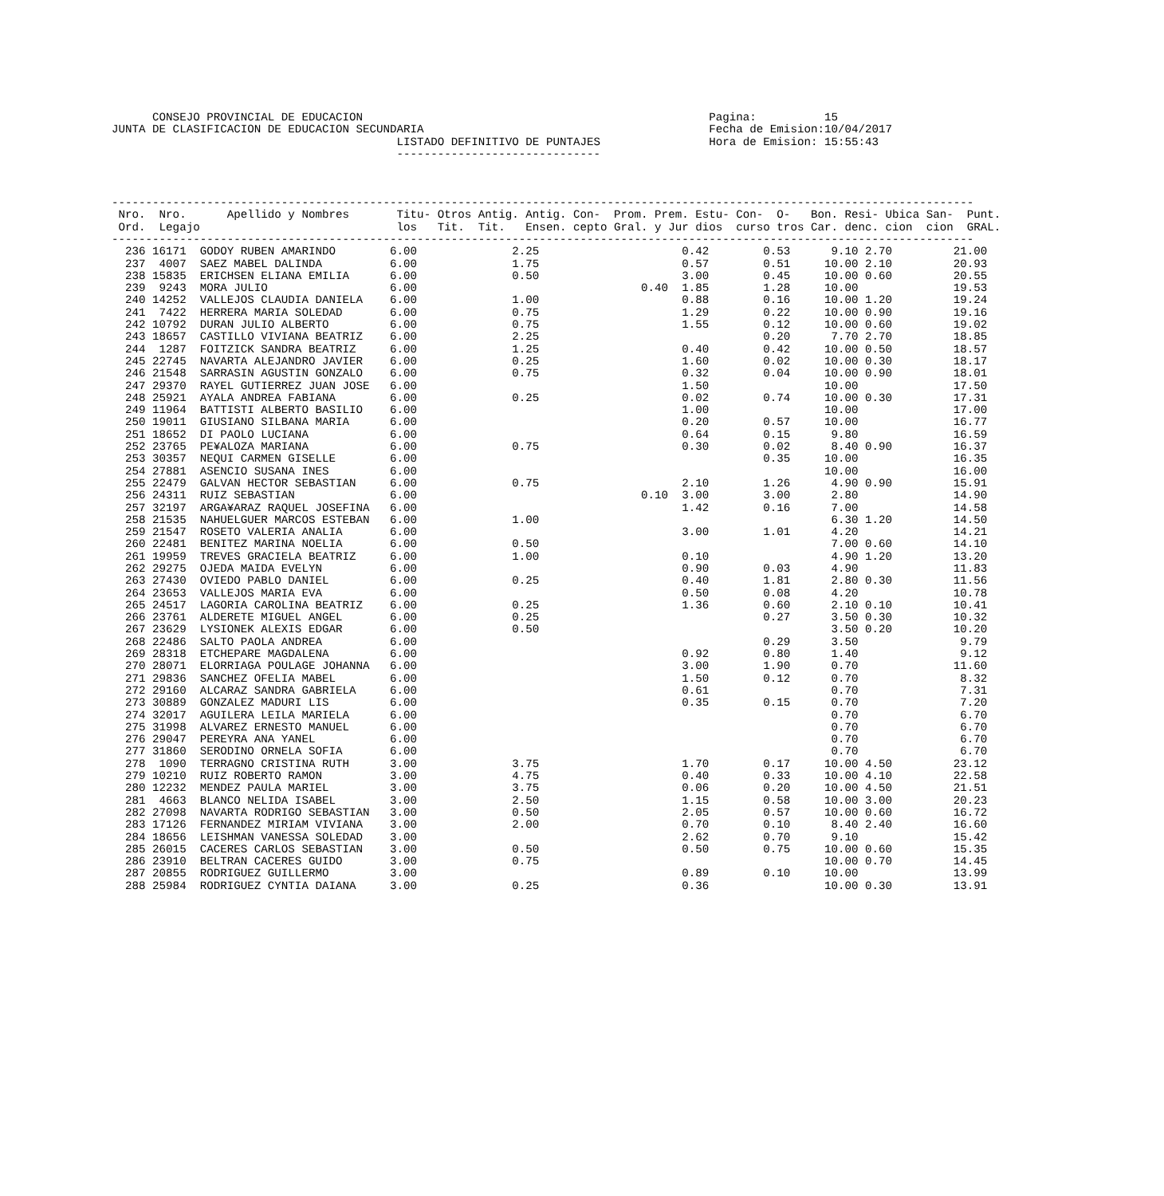CONSEJO PROVINCIAL DE EDUCACION                                                   Pagina:          15
JUNTA DE CLASIFICACION DE EDUCACION SECUNDARIA                                          Fecha de Emision:10/04/2017
                                          LISTADO DEFINITIVO DE PUNTAJES                Hora de Emision: 15:55:43
                                          ------------------------------



-------------------------------------------------------------------------------------------------------------------------------
 Nro.  Nro.      Apellido y Nombres       Titu- Otros Antig. Antig. Con-  Prom. Prem. Estu- Con-  O-   Bon. Resi- Ubica San-  Punt.
 Ord.  Legajo                             los   Tit.  Tit.   Ensen. cepto Gral. y Jur dios  curso tros Car. denc. cion  cion  GRAL.
-------------------------------------------------------------------------------------------------------------------------------
  236 16171  GODOY RUBEN AMARINDO        6.00              2.25                     0.42        0.53      9.10 2.70         21.00
  237  4007  SAEZ MABEL DALINDA          6.00              1.75                     0.57        0.51     10.00 2.10         20.93
  238 15835  ERICHSEN ELIANA EMILIA      6.00              0.50                     3.00        0.45     10.00 0.60         20.55
  239  9243  MORA JULIO                  6.00                                 0.40  1.85        1.28     10.00              19.53
  240 14252  VALLEJOS CLAUDIA DANIELA    6.00              1.00                     0.88        0.16     10.00 1.20         19.24
  241  7422  HERRERA MARIA SOLEDAD       6.00              0.75                     1.29        0.22     10.00 0.90         19.16
  242 10792  DURAN JULIO ALBERTO         6.00              0.75                     1.55        0.12     10.00 0.60         19.02
  243 18657  CASTILLO VIVIANA BEATRIZ    6.00              2.25                                 0.20      7.70 2.70         18.85
  244  1287  FOITZICK SANDRA BEATRIZ     6.00              1.25                     0.40        0.42     10.00 0.50         18.57
  245 22745  NAVARTA ALEJANDRO JAVIER    6.00              0.25                     1.60        0.02     10.00 0.30         18.17
  246 21548  SARRASIN AGUSTIN GONZALO    6.00              0.75                     0.32        0.04     10.00 0.90         18.01
  247 29370  RAYEL GUTIERREZ JUAN JOSE   6.00                                       1.50                 10.00              17.50
  248 25921  AYALA ANDREA FABIANA        6.00              0.25                     0.02        0.74     10.00 0.30         17.31
  249 11964  BATTISTI ALBERTO BASILIO    6.00                                       1.00                 10.00              17.00
  250 19011  GIUSIANO SILBANA MARIA      6.00                                       0.20        0.57     10.00              16.77
  251 18652  DI PAOLO LUCIANA            6.00                                       0.64        0.15      9.80              16.59
  252 23765  PE¥ALOZA MARIANA            6.00              0.75                     0.30        0.02      8.40 0.90         16.37
  253 30357  NEQUI CARMEN GISELLE        6.00                                                   0.35     10.00              16.35
  254 27881  ASENCIO SUSANA INES         6.00                                                            10.00              16.00
  255 22479  GALVAN HECTOR SEBASTIAN     6.00              0.75                     2.10        1.26      4.90 0.90         15.91
  256 24311  RUIZ SEBASTIAN              6.00                                 0.10  3.00        3.00      2.80              14.90
  257 32197  ARGA¥ARAZ RAQUEL JOSEFINA   6.00                                       1.42        0.16      7.00              14.58
  258 21535  NAHUELGUER MARCOS ESTEBAN   6.00              1.00                                           6.30 1.20         14.50
  259 21547  ROSETO VALERIA ANALIA       6.00                                       3.00        1.01      4.20              14.21
  260 22481  BENITEZ MARINA NOELIA       6.00              0.50                                           7.00 0.60         14.10
  261 19959  TREVES GRACIELA BEATRIZ     6.00              1.00                     0.10                  4.90 1.20         13.20
  262 29275  OJEDA MAIDA EVELYN          6.00                                       0.90        0.03      4.90              11.83
  263 27430  OVIEDO PABLO DANIEL         6.00              0.25                     0.40        1.81      2.80 0.30         11.56
  264 23653  VALLEJOS MARIA EVA          6.00                                       0.50        0.08      4.20              10.78
  265 24517  LAGORIA CAROLINA BEATRIZ    6.00              0.25                     1.36        0.60      2.10 0.10         10.41
  266 23761  ALDERETE MIGUEL ANGEL       6.00              0.25                                 0.27      3.50 0.30         10.32
  267 23629  LYSIONEK ALEXIS EDGAR       6.00              0.50                                           3.50 0.20         10.20
  268 22486  SALTO PAOLA ANDREA          6.00                                                   0.29      3.50               9.79
  269 28318  ETCHEPARE MAGDALENA         6.00                                       0.92        0.80      1.40               9.12
  270 28071  ELORRIAGA POULAGE JOHANNA   6.00                                       3.00        1.90      0.70              11.60
  271 29836  SANCHEZ OFELIA MABEL        6.00                                       1.50        0.12      0.70               8.32
  272 29160  ALCARAZ SANDRA GABRIELA     6.00                                       0.61                  0.70               7.31
  273 30889  GONZALEZ MADURI LIS         6.00                                       0.35        0.15      0.70               7.20
  274 32017  AGUILERA LEILA MARIELA      6.00                                                             0.70               6.70
  275 31998  ALVAREZ ERNESTO MANUEL      6.00                                                             0.70               6.70
  276 29047  PEREYRA ANA YANEL           6.00                                                             0.70               6.70
  277 31860  SERODINO ORNELA SOFIA       6.00                                                             0.70               6.70
  278  1090  TERRAGNO CRISTINA RUTH      3.00              3.75                     1.70        0.17     10.00 4.50         23.12
  279 10210  RUIZ ROBERTO RAMON          3.00              4.75                     0.40        0.33     10.00 4.10         22.58
  280 12232  MENDEZ PAULA MARIEL         3.00              3.75                     0.06        0.20     10.00 4.50         21.51
  281  4663  BLANCO NELIDA ISABEL        3.00              2.50                     1.15        0.58     10.00 3.00         20.23
  282 27098  NAVARTA RODRIGO SEBASTIAN   3.00              0.50                     2.05        0.57     10.00 0.60         16.72
  283 17126  FERNANDEZ MIRIAM VIVIANA    3.00              2.00                     0.70        0.10      8.40 2.40         16.60
  284 18656  LEISHMAN VANESSA SOLEDAD    3.00                                       2.62        0.70      9.10              15.42
  285 26015  CACERES CARLOS SEBASTIAN    3.00              0.50                     0.50        0.75     10.00 0.60         15.35
  286 23910  BELTRAN CACERES GUIDO       3.00              0.75                                          10.00 0.70         14.45
  287 20855  RODRIGUEZ GUILLERMO         3.00                                       0.89        0.10     10.00              13.99
  288 25984  RODRIGUEZ CYNTIA DAIANA     3.00              0.25                     0.36                 10.00 0.30         13.91